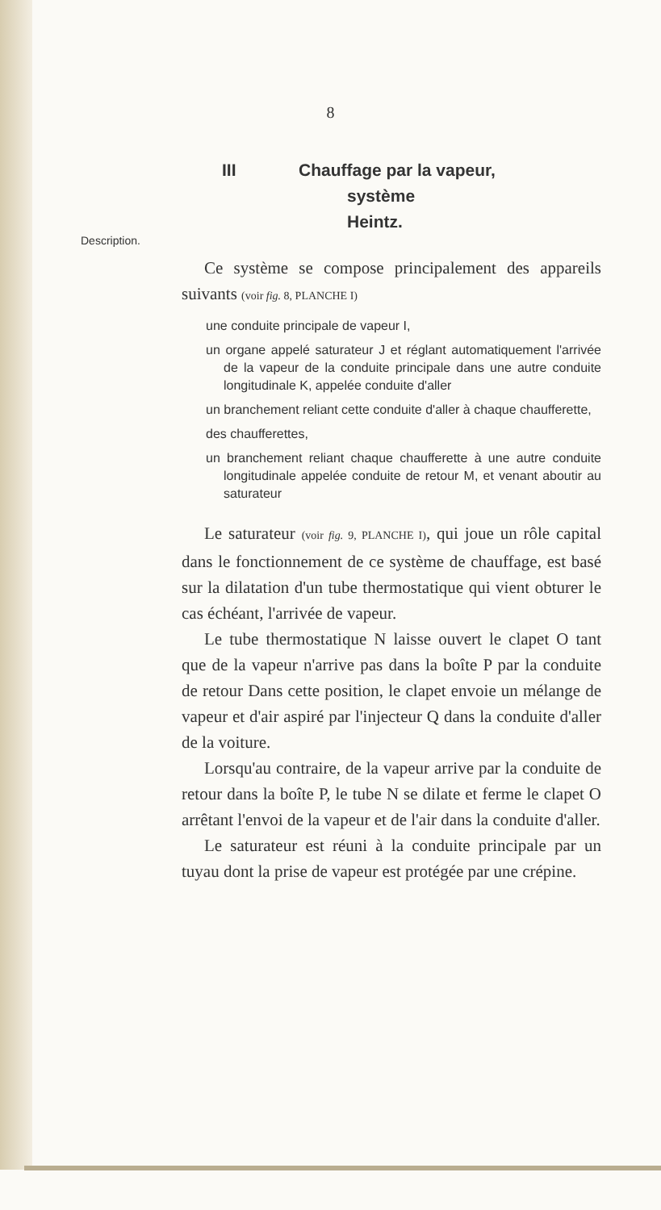8
III Chauffage par la vapeur,
système Heintz.
Description.
Ce système se compose principalement des appareils suivants (voir fig. 8, PLANCHE I)
une conduite principale de vapeur I,
un organe appelé saturateur J et réglant automatiquement l'arrivée de la vapeur de la conduite principale dans une autre conduite longitudinale K, appelée conduite d'aller
un branchement reliant cette conduite d'aller à chaque chaufferette,
des chaufferettes,
un branchement reliant chaque chaufferette à une autre conduite longitudinale appelée conduite de retour M, et venant aboutir au saturateur
Le saturateur (voir fig. 9, PLANCHE I), qui joue un rôle capital dans le fonctionnement de ce système de chauffage, est basé sur la dilatation d'un tube thermostatique qui vient obturer le cas échéant, l'arrivée de vapeur.
Le tube thermostatique N laisse ouvert le clapet O tant que de la vapeur n'arrive pas dans la boîte P par la conduite de retour Dans cette position, le clapet envoie un mélange de vapeur et d'air aspiré par l'injecteur Q dans la conduite d'aller de la voiture.
Lorsqu'au contraire, de la vapeur arrive par la conduite de retour dans la boîte P, le tube N se dilate et ferme le clapet O arrêtant l'envoi de la vapeur et de l'air dans la conduite d'aller.
Le saturateur est réuni à la conduite principale par un tuyau dont la prise de vapeur est protégée par une crépine.